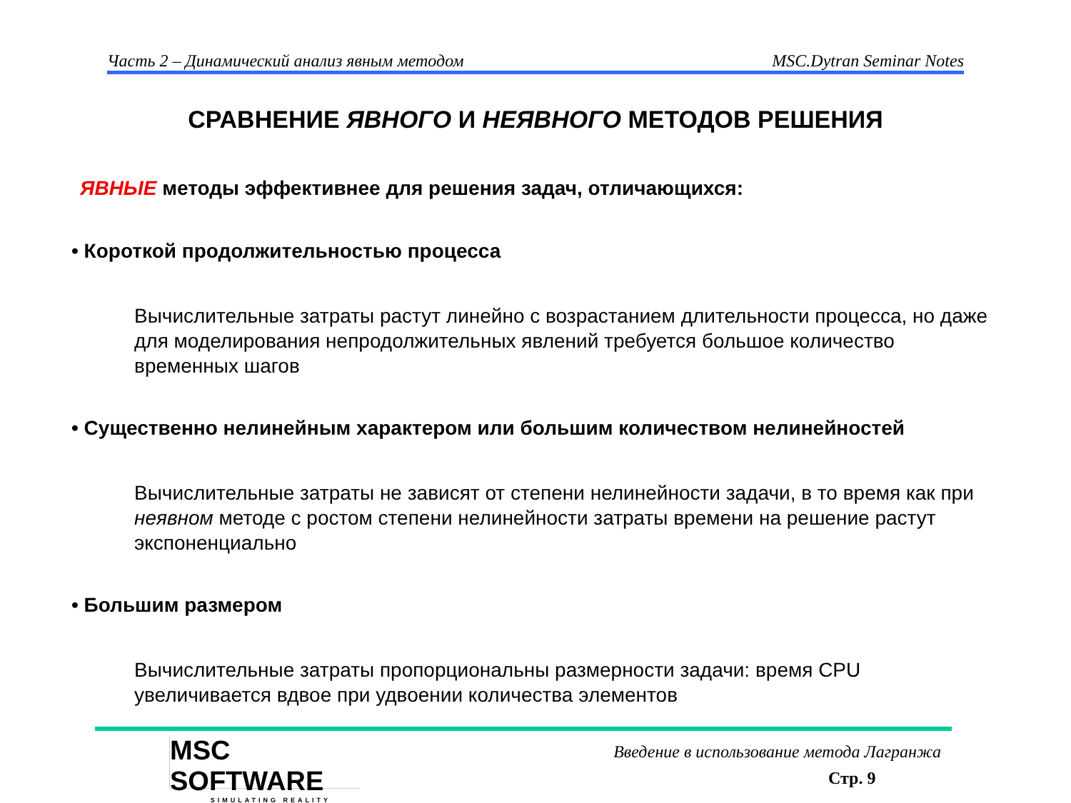Часть 2 – Динамический анализ явным методом MSC.Dytran Seminar Notes
СРАВНЕНИЕ ЯВНОГО И НЕЯВНОГО МЕТОДОВ РЕШЕНИЯ
ЯВНЫЕ методы эффективнее для решения задач, отличающихся:
• Короткой продолжительностью процесса
Вычислительные затраты растут линейно с возрастанием длительности процесса, но даже для моделирования непродолжительных явлений требуется большое количество временных шагов
• Существенно нелинейным характером или большим количеством нелинейностей
Вычислительные затраты не зависят от степени нелинейности задачи, в то время как при неявном методе с ростом степени нелинейности затраты времени на решение растут экспоненциально
• Большим размером
Вычислительные затраты пропорциональны размерности задачи: время CPU увеличивается вдвое при удвоении количества элементов
MSC SOFTWARE
SIMULATING REALITY
Введение в использование метода Лагранжа
Стр. 9